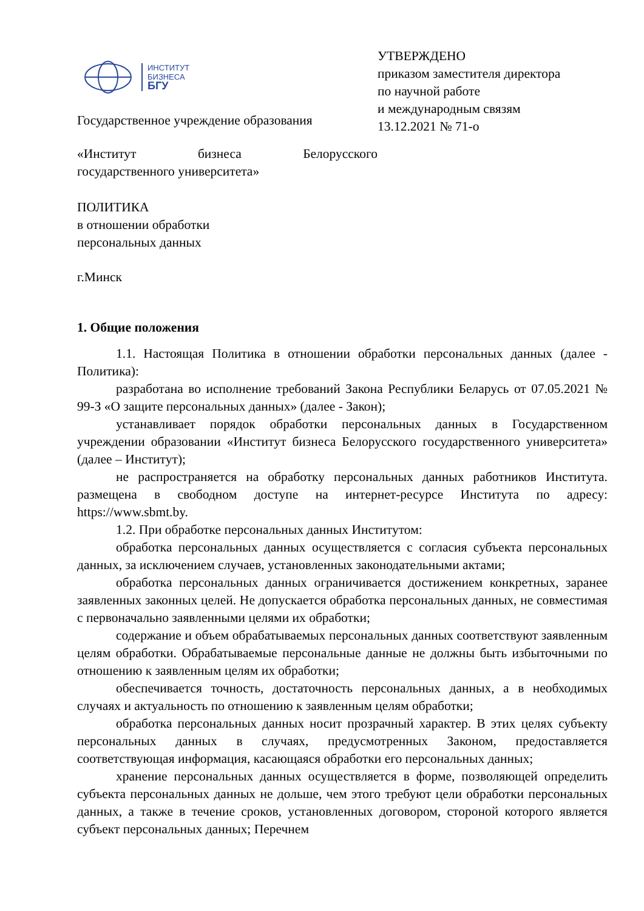ИНСТИТУТ
БИЗНЕСА
БГУ
Государственное учреждение образования
УТВЕРЖДЕНО
приказом заместителя директора
по научной работе
и международным связям
13.12.2021 № 71-о
«Институт бизнеса Белорусского
государственного университета»
ПОЛИТИКА
в отношении обработки
персональных данных
г.Минск
1. Общие положения
1.1. Настоящая Политика в отношении обработки персональных данных (далее - Политика):
разработана во исполнение требований Закона Республики Беларусь от 07.05.2021 № 99-З «О защите персональных данных» (далее - Закон);
устанавливает порядок обработки персональных данных в Государственном учреждении образовании «Институт бизнеса Белорусского государственного университета» (далее – Институт);
не распространяется на обработку персональных данных работников Института. размещена в свободном доступе на интернет-ресурсе Института по адресу: https://www.sbmt.by.
1.2. При обработке персональных данных Институтом:
обработка персональных данных осуществляется с согласия субъекта персональных данных, за исключением случаев, установленных законодательными актами;
обработка персональных данных ограничивается достижением конкретных, заранее заявленных законных целей. Не допускается обработка персональных данных, не совместимая с первоначально заявленными целями их обработки;
содержание и объем обрабатываемых персональных данных соответствуют заявленным целям обработки. Обрабатываемые персональные данные не должны быть избыточными по отношению к заявленным целям их обработки;
обеспечивается точность, достаточность персональных данных, а в необходимых случаях и актуальность по отношению к заявленным целям обработки;
обработка персональных данных носит прозрачный характер. В этих целях субъекту персональных данных в случаях, предусмотренных Законом, предоставляется соответствующая информация, касающаяся обработки его персональных данных;
хранение персональных данных осуществляется в форме, позволяющей определить субъекта персональных данных не дольше, чем этого требуют цели обработки персональных данных, а также в течение сроков, установленных договором, стороной которого является субъект персональных данных; Перечнем